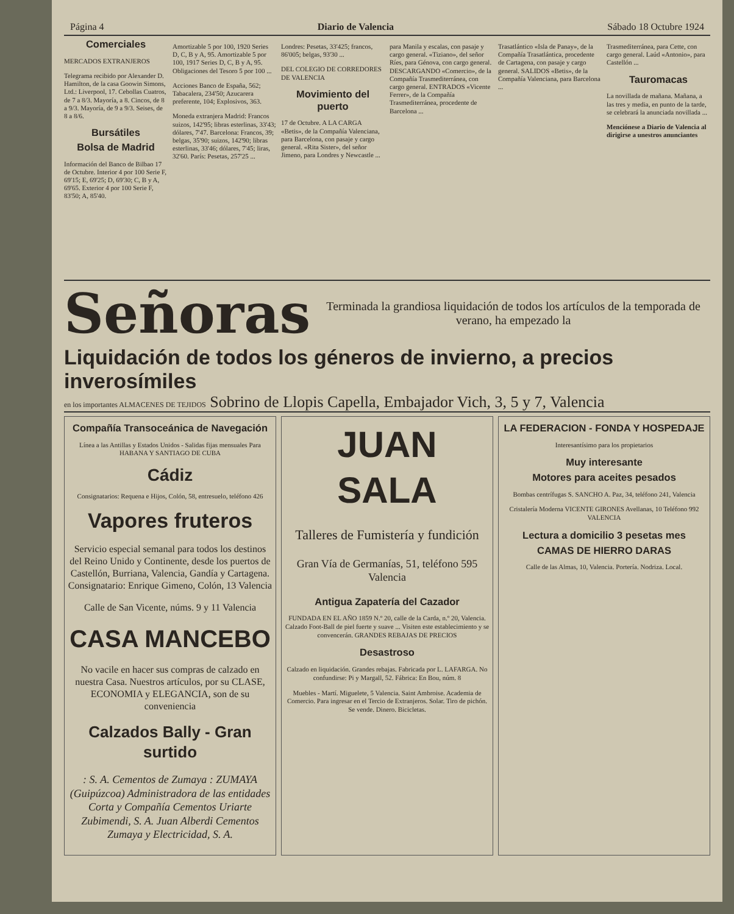Página 4 Diario de Valencia Sábado 18 Octubre 1924
Comerciales
MERCADOS EXTRANJEROS
Telegrama recibido por Alexander D. Hamilton, de la casa Goowin Simons, Ltd.: Liverpool, 17. Cebollas Cuatros, de 7 a 8/3. Mayoría, a 8. Cincos, de 8 a 9/3. Mayoría, de 9 a 9/3. Seises, de 8 a 8/6.
Bursátiles
Bolsa de Madrid
Información del Banco de Bilbao 17 de Octubre. Interior 4 por 100 Serie F, 69'15; E, 69'25; D, 69'30; C, B y A, 69'65. Exterior 4 por 100 Serie F, 83'50; A, 85'40.
Amortizable 5 por 100, 1920 Series D, C, B y A, 95. Amortizable 5 por 100, 1917 Series D, C, B y A, 95. Obligaciones del Tesoro 5 por 100 ...
Acciones Banco de España, 562; Tabacalera, 234'50; Azucarera preferente, 104; Explosivos, 363.
Moneda extranjera Madrid: Francos suizos, 142'95; libras esterlinas, 33'43; dólares, 7'47. Barcelona: Francos, 39; belgas, 35'90; suizos, 142'90; libras esterlinas, 33'46; dólares, 7'45; liras, 32'60. París: Pesetas, 257'25 ...
Londres: Pesetas, 33'425; francos, 86'005; belgas, 93'30 ...
DEL COLEGIO DE CORREDORES DE VALENCIA
Movimiento del puerto
17 de Octubre. A LA CARGA «Betis», de la Compañía Valenciana, para Barcelona, con pasaje y cargo general. «Rita Sister», del señor Jimeno, para Londres y Newcastle ...
para Manila y escalas, con pasaje y cargo general. «Tiziano», del señor Ríes, para Génova, con cargo general. DESCARGANDO «Comercio», de la Compañía Trasmediterránea, con cargo general. ENTRADOS «Vicente Ferrer», de la Compañía Trasmediterránea, procedente de Barcelona ...
Trasatlántico «Isla de Panay», de la Compañía Trasatlántica, procedente de Cartagena, con pasaje y cargo general. SALIDOS «Betis», de la Compañía Valenciana, para Barcelona ...
Trasmediterránea, para Cette, con cargo general. Laúd «Antonio», para Castellón ...
Tauromacas
La novillada de mañana. Mañana, a las tres y media, en punto de la tarde, se celebrará la anunciada novillada ...
Menciónese a Diario de Valencia al dirigirse a unestros anunciantes
Señoras Terminada la grandiosa liquidación de todos los artículos de la temporada de verano, ha empezado la
Liquidación de todos los géneros de invierno, a precios inverosímiles
en los importantes ALMACENES DE TEJIDOS Sobrino de Llopis Capella, Embajador Vich, 3, 5 y 7, Valencia
Compañía Transoceánica de Navegación
Línea a las Antillas y Estados Unidos - Salidas fijas mensuales Para HABANA Y SANTIAGO DE CUBA
Cádiz
Consignatarios: Requena e Hijos, Colón, 58, entresuelo, teléfono 426
Vapores fruteros
Servicio especial semanal para todos los destinos del Reino Unido y Continente, desde los puertos de Castellón, Burriana, Valencia, Gandía y Cartagena. Consignatario: Enrique Gimeno, Colón, 13 Valencia
Calle de San Vicente, núms. 9 y 11 Valencia
CASA MANCEBO
No vacile en hacer sus compras de calzado en nuestra Casa. Nuestros artículos, por su CLASE, ECONOMIA y ELEGANCIA, son de su conveniencia
Calzados Bally - Gran surtido
: S. A. Cementos de Zumaya : ZUMAYA (Guipúzcoa) Administradora de las entidades Corta y Compañía Cementos Uriarte Zubimendi, S. A. Juan Alberdi Cementos Zumaya y Electricidad, S. A.
JUAN SALA
Talleres de Fumistería y fundición
Gran Vía de Germanías, 51, teléfono 595 Valencia
Antigua Zapatería del Cazador
FUNDADA EN EL AÑO 1859 N.º 20, calle de la Carda, n.º 20, Valencia. Calzado Foot-Ball de piel fuerte y suave ... Visiten este establecimiento y se convencerán. GRANDES REBAJAS DE PRECIOS
Desastroso
Calzado en liquidación. Grandes rebajas. Fabricada por L. LAFARGA. No confundirse: Pi y Margall, 52. Fábrica: En Bou, núm. 8
Muebles - Martí. Miguelete, 5 Valencia. Saint Ambroise. Academia de Comercio. Para ingresar en el Tercio de Extranjeros. Solar. Tiro de pichón. Se vende. Dinero. Bicicletas.
LA FEDERACION - FONDA Y HOSPEDAJE
Interesantísimo para los propietarios
Muy interesante
Motores para aceites pesados
Bombas centrífugas S. SANCHO A. Paz, 34, teléfono 241, Valencia
Cristalería Moderna VICENTE GIRONES Avellanas, 10 Teléfono 992 VALENCIA
Lectura a domicilio 3 pesetas mes
CAMAS DE HIERRO DARAS
Calle de las Almas, 10, Valencia. Portería. Nodriza. Local.